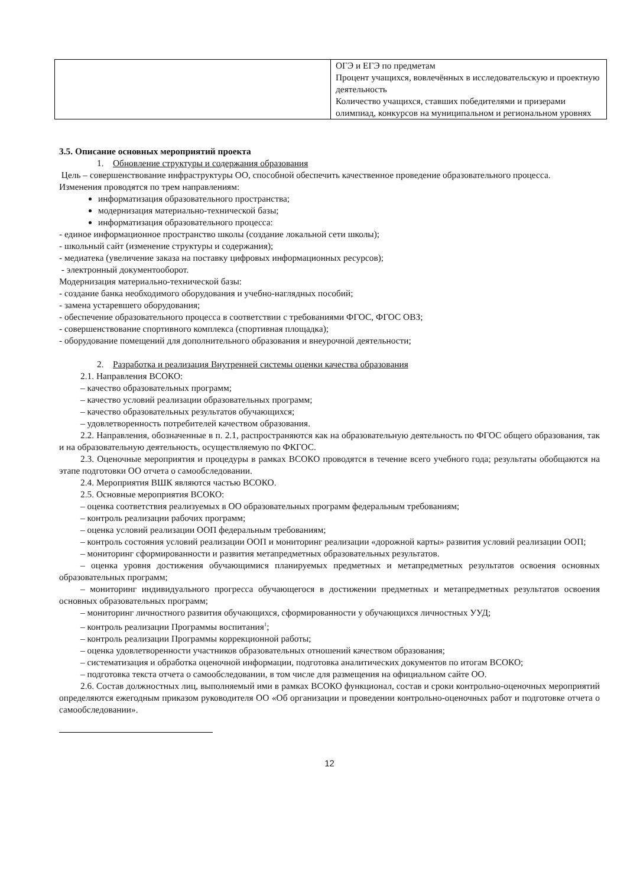| | ОГЭ и ЕГЭ по предметам Процент учащихся, вовлечённых в исследовательскую и проектную деятельность Количество учащихся, ставших победителями и призерами олимпиад, конкурсов на муниципальном и региональном уровнях |
3.5. Описание основных мероприятий проекта
1. Обновление структуры и содержания образования
Цель – совершенствование инфраструктуры ОО, способной обеспечить качественное проведение образовательного процесса.
Изменения проводятся по трем направлениям:
информатизация образовательного пространства;
модернизация материально-технической базы;
информатизация образовательного процесса:
- единое информационное пространство школы (создание локальной сети школы);
- школьный сайт (изменение структуры и содержания);
- медиатека (увеличение заказа на поставку цифровых информационных ресурсов);
- электронный документооборот.
Модернизация материально-технической базы:
- создание банка необходимого оборудования и учебно-наглядных пособий;
- замена устаревшего оборудования;
- обеспечение образовательного процесса в соответствии с требованиями ФГОС, ФГОС ОВЗ;
- совершенствование спортивного комплекса (спортивная площадка);
- оборудование помещений для дополнительного образования и внеурочной деятельности;
2. Разработка и реализация Внутренней системы оценки качества образования
2.1. Направления ВСОКО:
– качество образовательных программ;
– качество условий реализации образовательных программ;
– качество образовательных результатов обучающихся;
– удовлетворенность потребителей качеством образования.
2.2. Направления, обозначенные в п. 2.1, распространяются как на образовательную деятельность по ФГОС общего образования, так и на образовательную деятельность, осуществляемую по ФКГОС.
2.3. Оценочные мероприятия и процедуры в рамках ВСОКО проводятся в течение всего учебного года; результаты обобщаются на этапе подготовки ОО отчета о самообследовании.
2.4. Мероприятия ВШК являются частью ВСОКО.
2.5. Основные мероприятия ВСОКО:
– оценка соответствия реализуемых в ОО образовательных программ федеральным требованиям;
– контроль реализации рабочих программ;
– оценка условий реализации ООП федеральным требованиям;
– контроль состояния условий реализации ООП и мониторинг реализации «дорожной карты» развития условий реализации ООП;
– мониторинг сформированности и развития метапредметных образовательных результатов.
– оценка уровня достижения обучающимися планируемых предметных и метапредметных результатов освоения основных образовательных программ;
– мониторинг индивидуального прогресса обучающегося в достижении предметных и метапредметных результатов освоения основных образовательных программ;
– мониторинг личностного развития обучающихся, сформированности у обучающихся личностных УУД;
– контроль реализации Программы воспитания<sup>1</sup>;
– контроль реализации Программы коррекционной работы;
– оценка удовлетворенности участников образовательных отношений качеством образования;
– систематизация и обработка оценочной информации, подготовка аналитических документов по итогам ВСОКО;
– подготовка текста отчета о самообследовании, в том числе для размещения на официальном сайте ОО.
2.6. Состав должностных лиц, выполняемый ими в рамках ВСОКО функционал, состав и сроки контрольно-оценочных мероприятий определяются ежегодным приказом руководителя ОО «Об организации и проведении контрольно-оценочных работ и подготовке отчета о самообследовании».
12